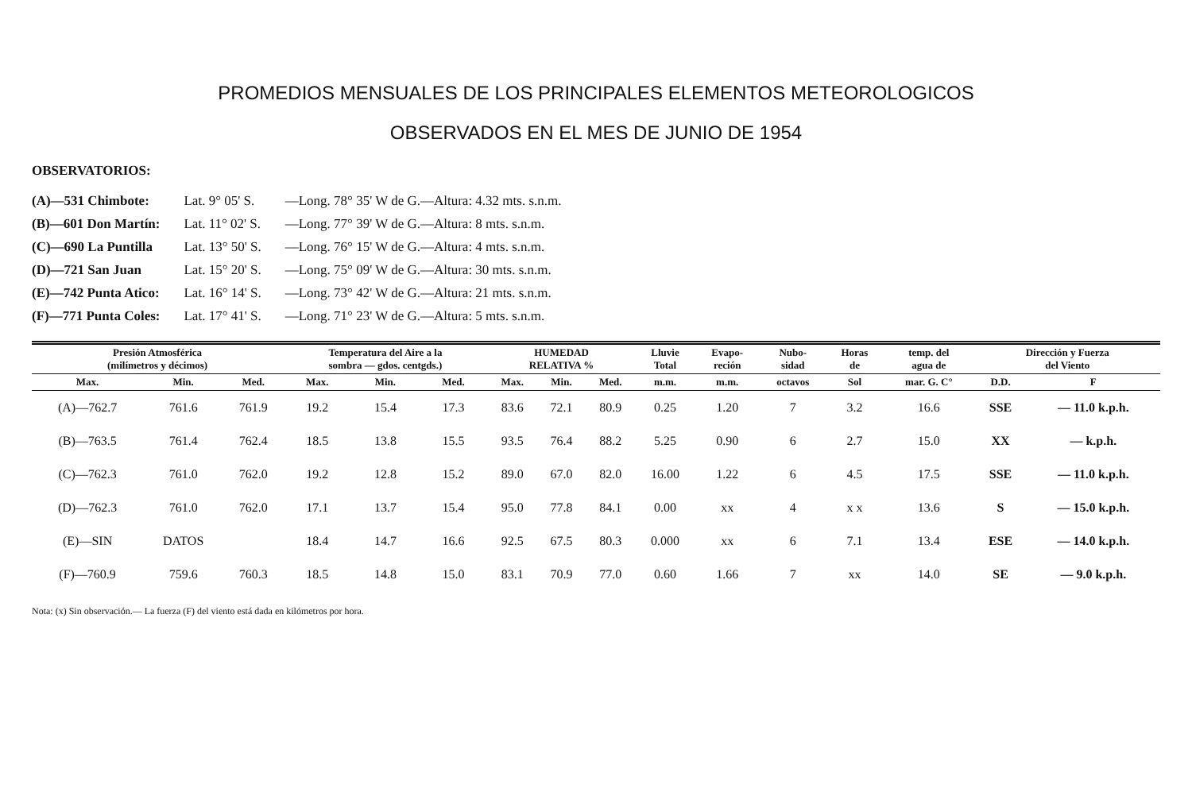PROMEDIOS MENSUALES DE LOS PRINCIPALES ELEMENTOS METEOROLOGICOS
OBSERVADOS EN EL MES DE JUNIO DE 1954
OBSERVATORIOS:
| (A)—531 Chimbote: | Lat. 9° 05' S. | —Long. 78° 35' W de G.—Altura: 4.32 mts. s.n.m. |
| (B)—601 Don Martín: | Lat. 11° 02' S. | —Long. 77° 39' W de G.—Altura: 8 mts. s.n.m. |
| (C)—690 La Puntilla | Lat. 13° 50' S. | —Long. 76° 15' W de G.—Altura: 4 mts. s.n.m. |
| (D)—721 San Juan | Lat. 15° 20' S. | —Long. 75° 09' W de G.—Altura: 30 mts. s.n.m. |
| (E)—742 Punta Atico: | Lat. 16° 14' S. | —Long. 73° 42' W de G.—Altura: 21 mts. s.n.m. |
| (F)—771 Punta Coles: | Lat. 17° 41' S. | —Long. 71° 23' W de G.—Altura: 5 mts. s.n.m. |
| Presión Atmosférica (milímetros y décimos) | | | Temperatura del Aire a la sombra — gdos. centgds.) | | | HUMEDAD RELATIVA % | | | Lluvie Total | Evapo- reción | Nubo- sidad | Horas de | temp. del agua de | Dirección y Fuerza del Viento | |
| --- | --- | --- | --- | --- | --- | --- | --- | --- | --- | --- | --- | --- | --- | --- | --- |
| Max. | Min. | Med. | Max. | Min. | Med. | Max. | Min. | Med. | m.m. | m.m. | octavos | Sol | mar. G. C° | D.D. | F |
| (A)—762.7 | 761.6 | 761.9 | 19.2 | 15.4 | 17.3 | 83.6 | 72.1 | 80.9 | 0.25 | 1.20 | 7 | 3.2 | 16.6 | SSE | — 11.0 k.p.h. |
| (B)—763.5 | 761.4 | 762.4 | 18.5 | 13.8 | 15.5 | 93.5 | 76.4 | 88.2 | 5.25 | 0.90 | 6 | 2.7 | 15.0 | XX | — k.p.h. |
| (C)—762.3 | 761.0 | 762.0 | 19.2 | 12.8 | 15.2 | 89.0 | 67.0 | 82.0 | 16.00 | 1.22 | 6 | 4.5 | 17.5 | SSE | — 11.0 k.p.h. |
| (D)—762.3 | 761.0 | 762.0 | 17.1 | 13.7 | 15.4 | 95.0 | 77.8 | 84.1 | 0.00 | xx | 4 | x x | 13.6 | S | — 15.0 k.p.h. |
| (E)—SIN | DATOS | | 18.4 | 14.7 | 16.6 | 92.5 | 67.5 | 80.3 | 0.000 | xx | 6 | 7.1 | 13.4 | ESE | — 14.0 k.p.h. |
| (F)—760.9 | 759.6 | 760.3 | 18.5 | 14.8 | 15.0 | 83.1 | 70.9 | 77.0 | 0.60 | 1.66 | 7 | xx | 14.0 | SE | — 9.0 k.p.h. |
Nota: (x) Sin observación.— La fuerza (F) del viento está dada en kilómetros por hora.